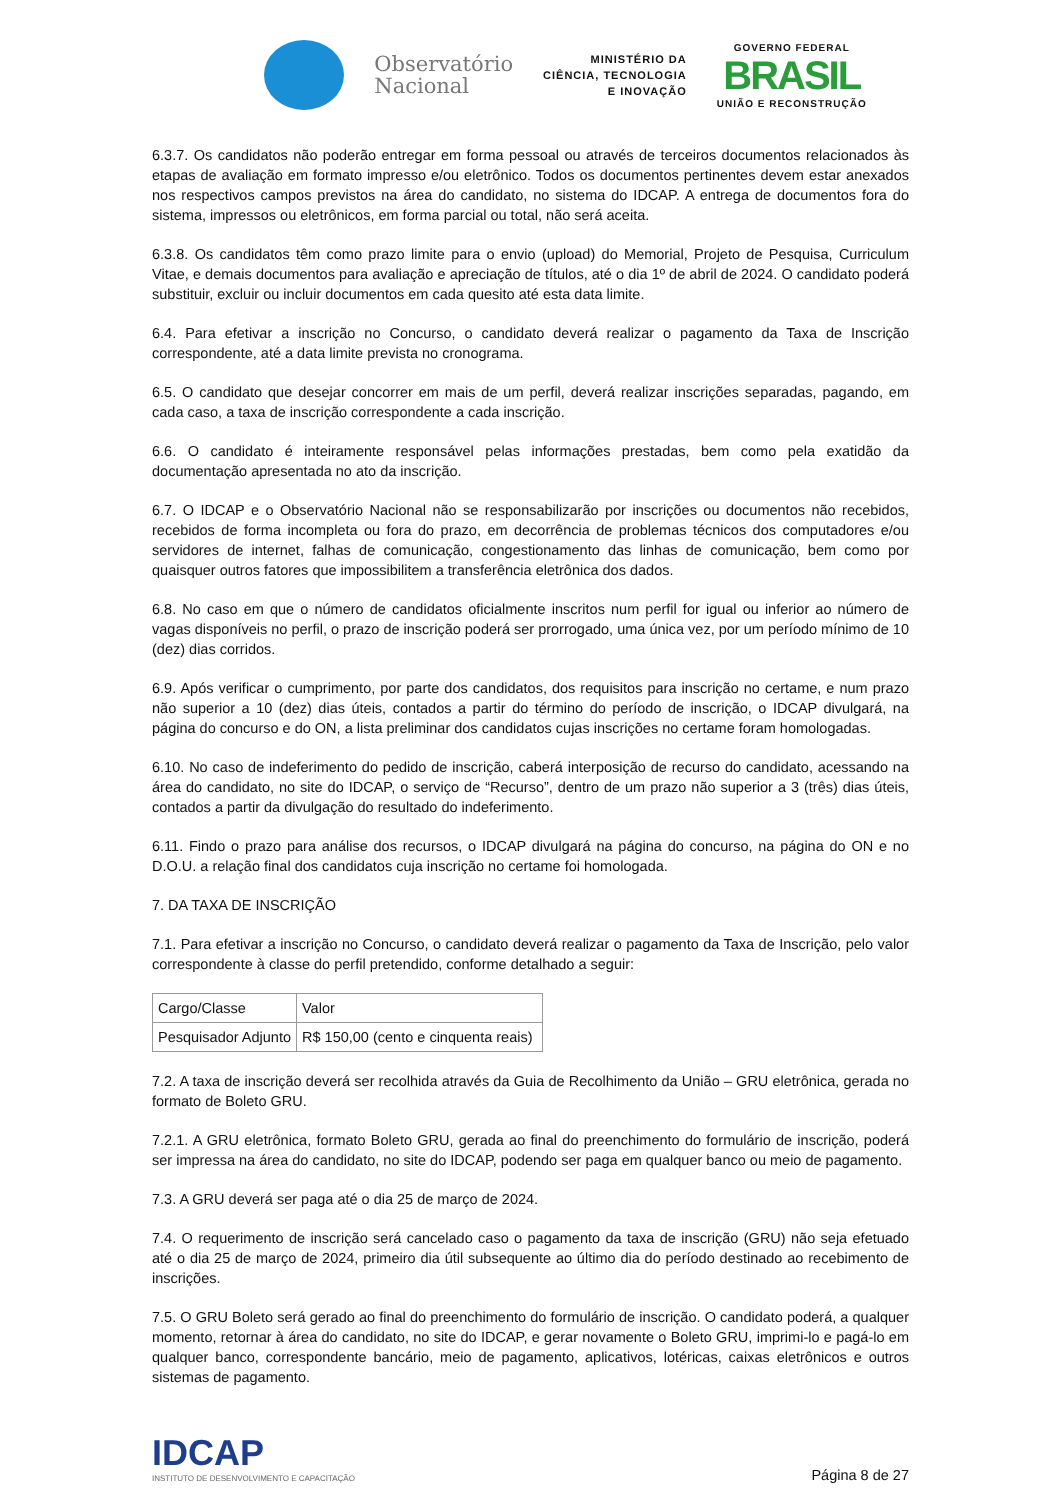Observatório
Nacional
MINISTÉRIO DA
CIÊNCIA, TECNOLOGIA
E INOVAÇÃO
GOVERNO FEDERAL
BRASIL
UNIÃO E RECONSTRUÇÃO
6.3.7. Os candidatos não poderão entregar em forma pessoal ou através de terceiros documentos relacionados às etapas de avaliação em formato impresso e/ou eletrônico. Todos os documentos pertinentes devem estar anexados nos respectivos campos previstos na área do candidato, no sistema do IDCAP. A entrega de documentos fora do sistema, impressos ou eletrônicos, em forma parcial ou total, não será aceita.
6.3.8. Os candidatos têm como prazo limite para o envio (upload) do Memorial, Projeto de Pesquisa, Curriculum Vitae, e demais documentos para avaliação e apreciação de títulos, até o dia 1º de abril de 2024. O candidato poderá substituir, excluir ou incluir documentos em cada quesito até esta data limite.
6.4. Para efetivar a inscrição no Concurso, o candidato deverá realizar o pagamento da Taxa de Inscrição correspondente, até a data limite prevista no cronograma.
6.5. O candidato que desejar concorrer em mais de um perfil, deverá realizar inscrições separadas, pagando, em cada caso, a taxa de inscrição correspondente a cada inscrição.
6.6. O candidato é inteiramente responsável pelas informações prestadas, bem como pela exatidão da documentação apresentada no ato da inscrição.
6.7. O IDCAP e o Observatório Nacional não se responsabilizarão por inscrições ou documentos não recebidos, recebidos de forma incompleta ou fora do prazo, em decorrência de problemas técnicos dos computadores e/ou servidores de internet, falhas de comunicação, congestionamento das linhas de comunicação, bem como por quaisquer outros fatores que impossibilitem a transferência eletrônica dos dados.
6.8. No caso em que o número de candidatos oficialmente inscritos num perfil for igual ou inferior ao número de vagas disponíveis no perfil, o prazo de inscrição poderá ser prorrogado, uma única vez, por um período mínimo de 10 (dez) dias corridos.
6.9. Após verificar o cumprimento, por parte dos candidatos, dos requisitos para inscrição no certame, e num prazo não superior a 10 (dez) dias úteis, contados a partir do término do período de inscrição, o IDCAP divulgará, na página do concurso e do ON, a lista preliminar dos candidatos cujas inscrições no certame foram homologadas.
6.10. No caso de indeferimento do pedido de inscrição, caberá interposição de recurso do candidato, acessando na área do candidato, no site do IDCAP, o serviço de “Recurso”, dentro de um prazo não superior a 3 (três) dias úteis, contados a partir da divulgação do resultado do indeferimento.
6.11. Findo o prazo para análise dos recursos, o IDCAP divulgará na página do concurso, na página do ON e no D.O.U. a relação final dos candidatos cuja inscrição no certame foi homologada.
7. DA TAXA DE INSCRIÇÃO
7.1. Para efetivar a inscrição no Concurso, o candidato deverá realizar o pagamento da Taxa de Inscrição, pelo valor correspondente à classe do perfil pretendido, conforme detalhado a seguir:
| Cargo/Classe | Valor |
| Pesquisador Adjunto | R$ 150,00 (cento e cinquenta reais) |
7.2. A taxa de inscrição deverá ser recolhida através da Guia de Recolhimento da União – GRU eletrônica, gerada no formato de Boleto GRU.
7.2.1. A GRU eletrônica, formato Boleto GRU, gerada ao final do preenchimento do formulário de inscrição, poderá ser impressa na área do candidato, no site do IDCAP, podendo ser paga em qualquer banco ou meio de pagamento.
7.3. A GRU deverá ser paga até o dia 25 de março de 2024.
7.4. O requerimento de inscrição será cancelado caso o pagamento da taxa de inscrição (GRU) não seja efetuado até o dia 25 de março de 2024, primeiro dia útil subsequente ao último dia do período destinado ao recebimento de inscrições.
7.5. O GRU Boleto será gerado ao final do preenchimento do formulário de inscrição. O candidato poderá, a qualquer momento, retornar à área do candidato, no site do IDCAP, e gerar novamente o Boleto GRU, imprimi-lo e pagá-lo em qualquer banco, correspondente bancário, meio de pagamento, aplicativos, lotéricas, caixas eletrônicos e outros sistemas de pagamento.
IDCAP
INSTITUTO DE DESENVOLVIMENTO E CAPACITAÇÃO
Página 8 de 27